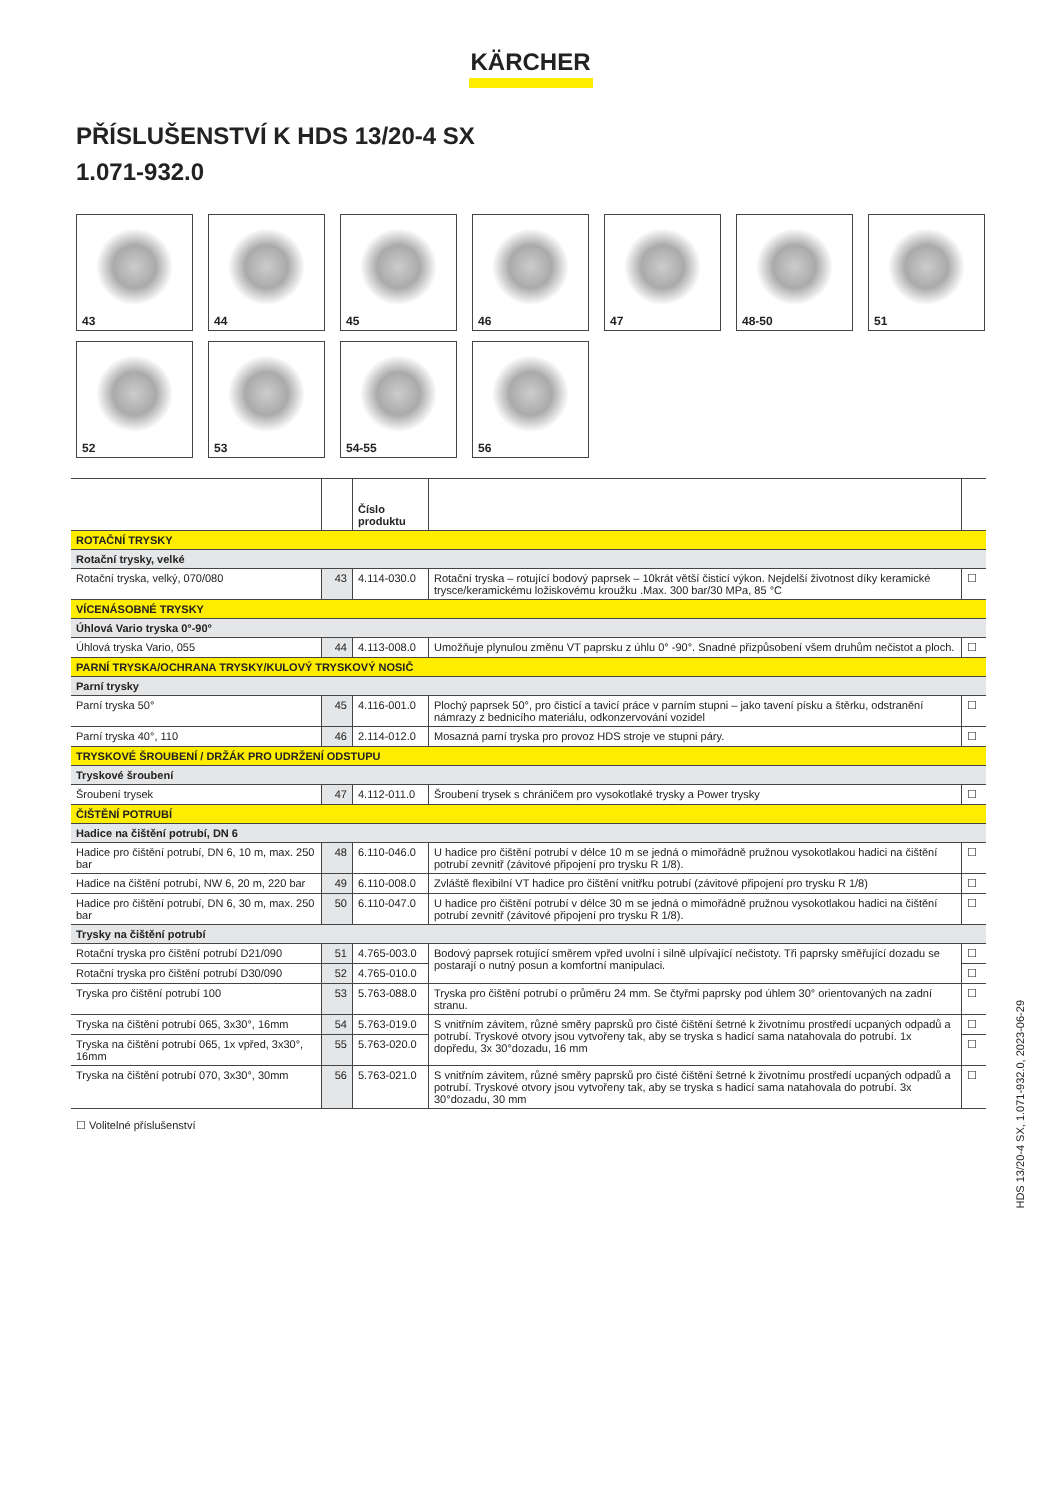KÄRCHER
PŘÍSLUŠENSTVÍ K HDS 13/20-4 SX
1.071-932.0
43
44
45
46
47
48-50
51
52
53
54-55
56
| | | Číslo produktu | | |
| --- | --- | --- | --- | --- |
| ROTAČNÍ TRYSKY | | | | |
| Rotační trysky, velké | | | | |
| Rotační tryska, velký, 070/080 | 43 | 4.114-030.0 | Rotační tryska – rotující bodový paprsek – 10krát větší čisticí výkon. Nejdelší životnost díky keramické trysce/keramickému ložiskovému kroužku .Max. 300 bar/30 MPa, 85 °C | ☐ |
| VÍCENÁSOBNÉ TRYSKY | | | | |
| Úhlová Vario tryska 0°-90° | | | | |
| Úhlová tryska Vario, 055 | 44 | 4.113-008.0 | Umožňuje plynulou změnu VT paprsku z úhlu 0° -90°. Snadné přizpůsobení všem druhům nečistot a ploch. | ☐ |
| PARNÍ TRYSKA/OCHRANA TRYSKY/KULOVÝ TRYSKOVÝ NOSIČ | | | | |
| Parní trysky | | | | |
| Parní tryska 50° | 45 | 4.116-001.0 | Plochý paprsek 50°, pro čisticí a tavicí práce v parním stupni – jako tavení písku a štěrku, odstranění námrazy z bednicího materiálu, odkonzervování vozidel | ☐ |
| Parní tryska 40°, 110 | 46 | 2.114-012.0 | Mosazná parní tryska pro provoz HDS stroje ve stupni páry. | ☐ |
| TRYSKOVÉ ŠROUBENÍ / DRŽÁK PRO UDRŽENÍ ODSTUPU | | | | |
| Tryskové šroubení | | | | |
| Šroubení trysek | 47 | 4.112-011.0 | Šroubení trysek s chráničem pro vysokotlaké trysky a Power trysky | ☐ |
| ČIŠTĚNÍ POTRUBÍ | | | | |
| Hadice na čištění potrubí, DN 6 | | | | |
| Hadice pro čištění potrubí, DN 6, 10 m, max. 250 bar | 48 | 6.110-046.0 | U hadice pro čištění potrubí v délce 10 m se jedná o mimořádně pružnou vysokotlakou hadici na čištění potrubí zevnitř (závitové připojení pro trysku R 1/8). | ☐ |
| Hadice na čištění potrubí, NW 6, 20 m, 220 bar | 49 | 6.110-008.0 | Zvláště flexibilní VT hadice pro čištění vnitřku potrubí (závitové připojení pro trysku R 1/8) | ☐ |
| Hadice pro čištění potrubí, DN 6, 30 m, max. 250 bar | 50 | 6.110-047.0 | U hadice pro čištění potrubí v délce 30 m se jedná o mimořádně pružnou vysokotlakou hadici na čištění potrubí zevnitř (závitové připojení pro trysku R 1/8). | ☐ |
| Trysky na čištění potrubí | | | | |
| Rotační tryska pro čištění potrubí D21/090 | 51 | 4.765-003.0 | Bodový paprsek rotující směrem vpřed uvolní i silně ulpívající nečistoty. Tři paprsky směřující dozadu se postarají o nutný posun a komfortní manipulaci. | ☐ |
| Rotační tryska pro čištění potrubí D30/090 | 52 | 4.765-010.0 | | ☐ |
| Tryska pro čištění potrubí 100 | 53 | 5.763-088.0 | Tryska pro čištění potrubí o průměru 24 mm. Se čtyřmi paprsky pod úhlem 30° orientovaných na zadní stranu. | ☐ |
| Tryska na čištění potrubí 065, 3x30°, 16mm | 54 | 5.763-019.0 | S vnitřním závitem, různé směry paprsků pro čisté čištění šetrné k životnímu prostředí ucpaných odpadů a potrubí. Tryskové otvory jsou vytvořeny tak, aby se tryska s hadicí sama natahovala do potrubí. 1x dopředu, 3x 30°dozadu, 16 mm | ☐ |
| Tryska na čištění potrubí 065, 1x vpřed, 3x30°, 16mm | 55 | 5.763-020.0 | | ☐ |
| Tryska na čištění potrubí 070, 3x30°, 30mm | 56 | 5.763-021.0 | S vnitřním závitem, různé směry paprsků pro čisté čištění šetrné k životnímu prostředí ucpaných odpadů a potrubí. Tryskové otvory jsou vytvořeny tak, aby se tryska s hadicí sama natahovala do potrubí. 3x 30°dozadu, 30 mm | ☐ |
☐ Volitelné příslušenství
HDS 13/20-4 SX, 1.071-932.0, 2023-06-29